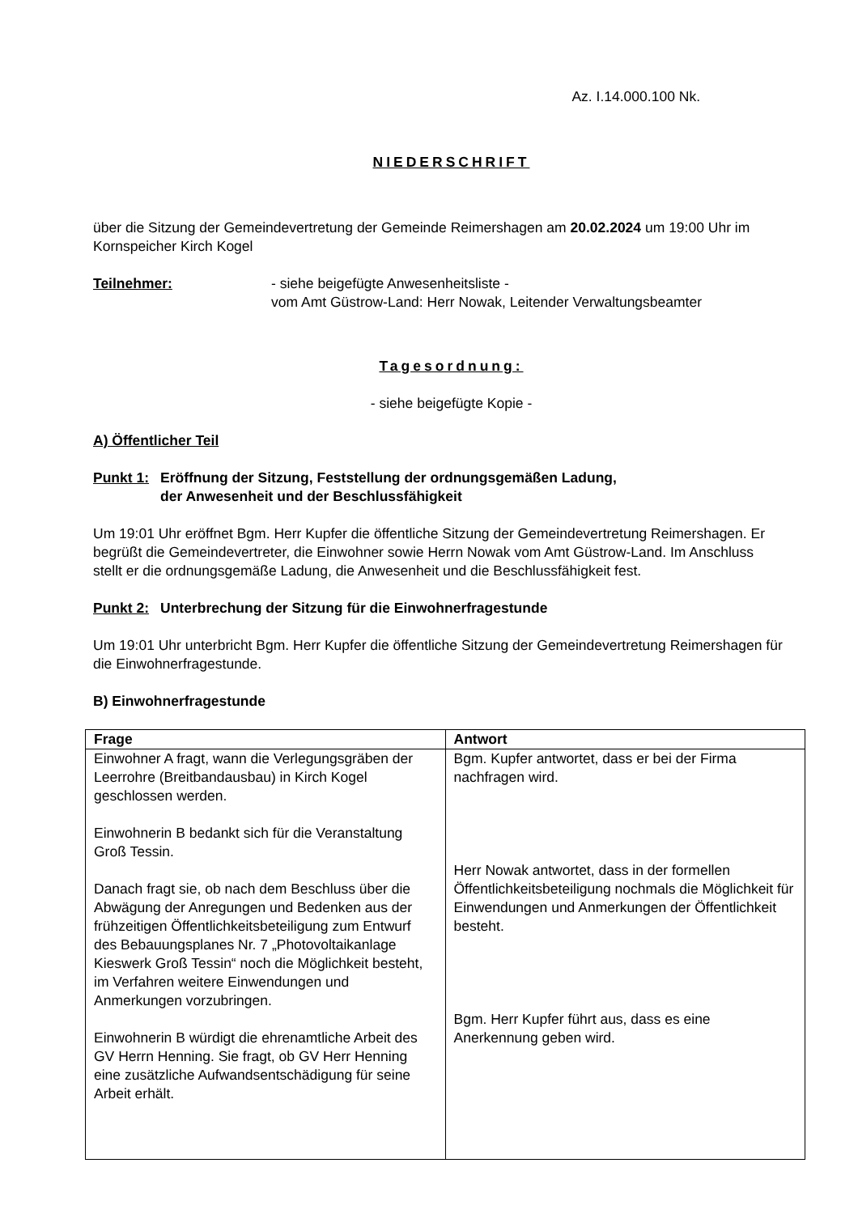Az. I.14.000.100 Nk.
NIEDERSCHRIFT
über die Sitzung der Gemeindevertretung der Gemeinde Reimershagen am 20.02.2024 um 19:00 Uhr im Kornspeicher Kirch Kogel
Teilnehmer: - siehe beigefügte Anwesenheitsliste -
vom Amt Güstrow-Land: Herr Nowak, Leitender Verwaltungsbeamter
Tagesordnung:
- siehe beigefügte Kopie -
A) Öffentlicher Teil
Punkt 1:
Eröffnung der Sitzung, Feststellung der ordnungsgemäßen Ladung,
der Anwesenheit und der Beschlussfähigkeit
Um 19:01 Uhr eröffnet Bgm. Herr Kupfer die öffentliche Sitzung der Gemeindevertretung Reimershagen. Er begrüßt die Gemeindevertreter, die Einwohner sowie Herrn Nowak vom Amt Güstrow-Land. Im Anschluss stellt er die ordnungsgemäße Ladung, die Anwesenheit und die Beschlussfähigkeit fest.
Punkt 2:
Unterbrechung der Sitzung für die Einwohnerfragestunde
Um 19:01 Uhr unterbricht Bgm. Herr Kupfer die öffentliche Sitzung der Gemeindevertretung Reimershagen für die Einwohnerfragestunde.
B) Einwohnerfragestunde
| Frage | Antwort |
| --- | --- |
| Einwohner A fragt, wann die Verlegungsgräben der Leerrohre (Breitbandausbau) in Kirch Kogel geschlossen werden. Einwohnerin B bedankt sich für die Veranstaltung Groß Tessin. Danach fragt sie, ob nach dem Beschluss über die Abwägung der Anregungen und Bedenken aus der frühzeitigen Öffentlichkeitsbeteiligung zum Entwurf des Bebauungsplanes Nr. 7 „Photovoltaikanlage Kieswerk Groß Tessin“ noch die Möglichkeit besteht, im Verfahren weitere Einwendungen und Anmerkungen vorzubringen. Einwohnerin B würdigt die ehrenamtliche Arbeit des GV Herrn Henning. Sie fragt, ob GV Herr Henning eine zusätzliche Aufwandsentschädigung für seine Arbeit erhält. | Bgm. Kupfer antwortet, dass er bei der Firma nachfragen wird. Herr Nowak antwortet, dass in der formellen Öffentlichkeitsbeteiligung nochmals die Möglichkeit für Einwendungen und Anmerkungen der Öffentlichkeit besteht. Bgm. Herr Kupfer führt aus, dass es eine Anerkennung geben wird. |